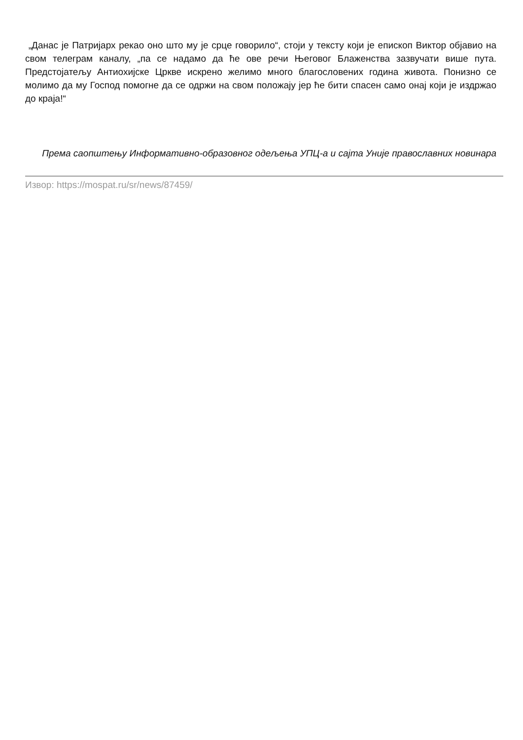„Данас је Патријарх рекао оно што му је срце говорило“, стоји у тексту који је епископ Виктор објавио на свом телеграм каналу, „па се надамо да ће ове речи Његовог Блаженства зазвучати више пута. Предстојатељу Антиохијске Цркве искрено желимо много благословених година живота. Понизно се молимо да му Господ помогне да се одржи на свом положају јер ће бити спасен само онај који је издржао до краја!“
Према саопштењу Информативно-образовног одељења УПЦ-а и сајта Уније православних новинара
Извор: https://mospat.ru/sr/news/87459/